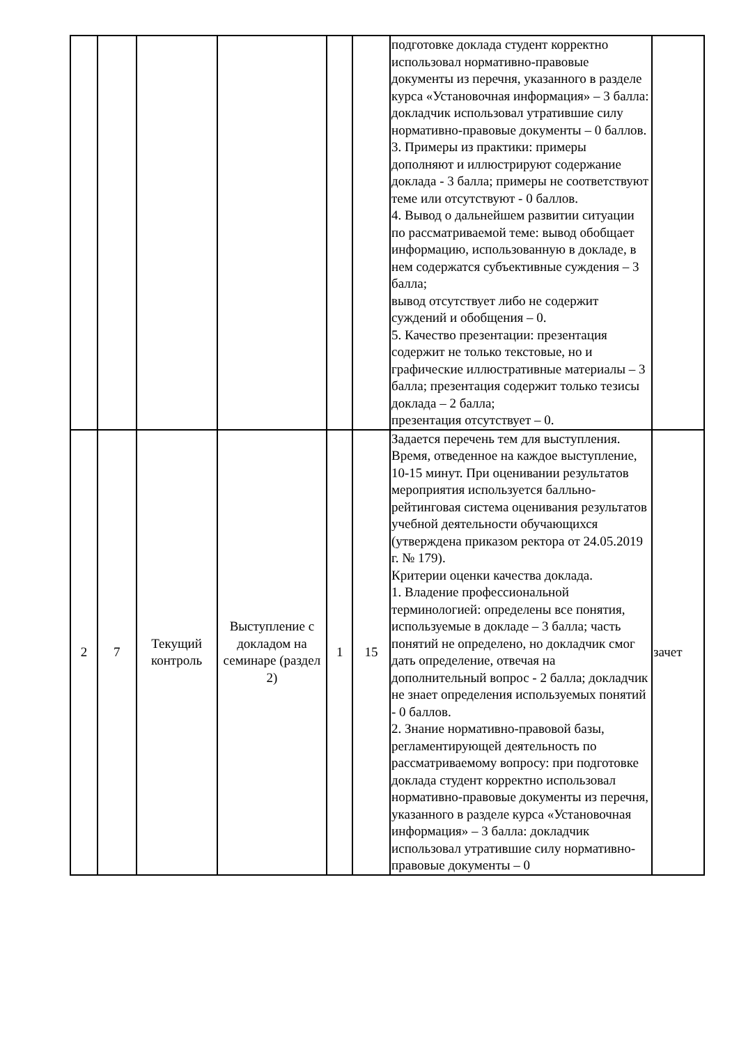| | | | | | | подготовке доклада студент корректно использовал нормативно-правовые документы из перечня, указанного в разделе курса «Установочная информация» – 3 балла: докладчик использовал утратившие силу нормативно-правовые документы – 0 баллов. 3. Примеры из практики: примеры дополняют и иллюстрируют содержание доклада - 3 балла; примеры не соответствуют теме или отсутствуют - 0 баллов. 4. Вывод о дальнейшем развитии ситуации по рассматриваемой теме: вывод обобщает информацию, использованную в докладе, в нем содержатся субъективные суждения – 3 балла; вывод отсутствует либо не содержит суждений и обобщения – 0. 5. Качество презентации: презентация содержит не только текстовые, но и графические иллюстративные материалы – 3 балла; презентация содержит только тезисы доклада – 2 балла; презентация отсутствует – 0. | |
| 2 | 7 | Текущий контроль | Выступление с докладом на семинаре (раздел 2) | 1 | 15 | Задается перечень тем для выступления. Время, отведенное на каждое выступление, 10-15 минут. При оценивании результатов мероприятия используется балльно-рейтинговая система оценивания результатов учебной деятельности обучающихся (утверждена приказом ректора от 24.05.2019 г. № 179). Критерии оценки качества доклада. 1. Владение профессиональной терминологией: определены все понятия, используемые в докладе – 3 балла; часть понятий не определено, но докладчик смог дать определение, отвечая на дополнительный вопрос - 2 балла; докладчик не знает определения используемых понятий - 0 баллов. 2. Знание нормативно-правовой базы, регламентирующей деятельность по рассматриваемому вопросу: при подготовке доклада студент корректно использовал нормативно-правовые документы из перечня, указанного в разделе курса «Установочная информация» – 3 балла: докладчик использовал утратившие силу нормативно-правовые документы – 0 | зачет |